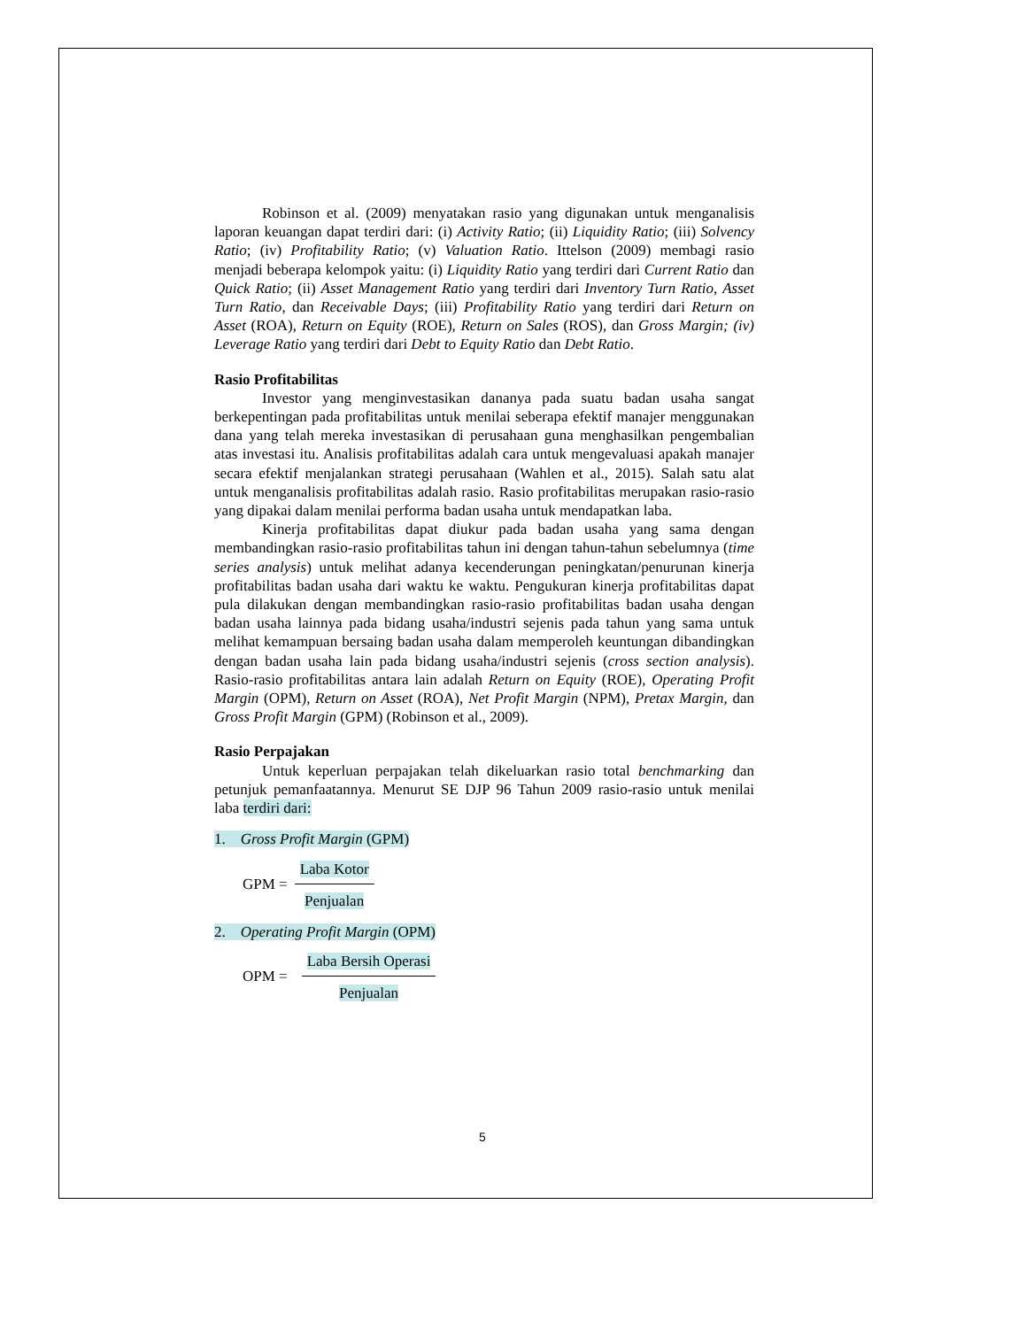Robinson et al. (2009) menyatakan rasio yang digunakan untuk menganalisis laporan keuangan dapat terdiri dari: (i) Activity Ratio; (ii) Liquidity Ratio; (iii) Solvency Ratio; (iv) Profitability Ratio; (v) Valuation Ratio. Ittelson (2009) membagi rasio menjadi beberapa kelompok yaitu: (i) Liquidity Ratio yang terdiri dari Current Ratio dan Quick Ratio; (ii) Asset Management Ratio yang terdiri dari Inventory Turn Ratio, Asset Turn Ratio, dan Receivable Days; (iii) Profitability Ratio yang terdiri dari Return on Asset (ROA), Return on Equity (ROE), Return on Sales (ROS), dan Gross Margin; (iv) Leverage Ratio yang terdiri dari Debt to Equity Ratio dan Debt Ratio.
Rasio Profitabilitas
Investor yang menginvestasikan dananya pada suatu badan usaha sangat berkepentingan pada profitabilitas untuk menilai seberapa efektif manajer menggunakan dana yang telah mereka investasikan di perusahaan guna menghasilkan pengembalian atas investasi itu. Analisis profitabilitas adalah cara untuk mengevaluasi apakah manajer secara efektif menjalankan strategi perusahaan (Wahlen et al., 2015). Salah satu alat untuk menganalisis profitabilitas adalah rasio. Rasio profitabilitas merupakan rasio-rasio yang dipakai dalam menilai performa badan usaha untuk mendapatkan laba.
Kinerja profitabilitas dapat diukur pada badan usaha yang sama dengan membandingkan rasio-rasio profitabilitas tahun ini dengan tahun-tahun sebelumnya (time series analysis) untuk melihat adanya kecenderungan peningkatan/penurunan kinerja profitabilitas badan usaha dari waktu ke waktu. Pengukuran kinerja profitabilitas dapat pula dilakukan dengan membandingkan rasio-rasio profitabilitas badan usaha dengan badan usaha lainnya pada bidang usaha/industri sejenis pada tahun yang sama untuk melihat kemampuan bersaing badan usaha dalam memperoleh keuntungan dibandingkan dengan badan usaha lain pada bidang usaha/industri sejenis (cross section analysis). Rasio-rasio profitabilitas antara lain adalah Return on Equity (ROE), Operating Profit Margin (OPM), Return on Asset (ROA), Net Profit Margin (NPM), Pretax Margin, dan Gross Profit Margin (GPM) (Robinson et al., 2009).
Rasio Perpajakan
Untuk keperluan perpajakan telah dikeluarkan rasio total benchmarking dan petunjuk pemanfaatannya. Menurut SE DJP 96 Tahun 2009 rasio-rasio untuk menilai laba terdiri dari:
1. Gross Profit Margin (GPM)
GPM =
Laba Kotor
Penjualan
2. Operating Profit Margin (OPM)
OPM =
Laba Bersih Operasi
Penjualan
5